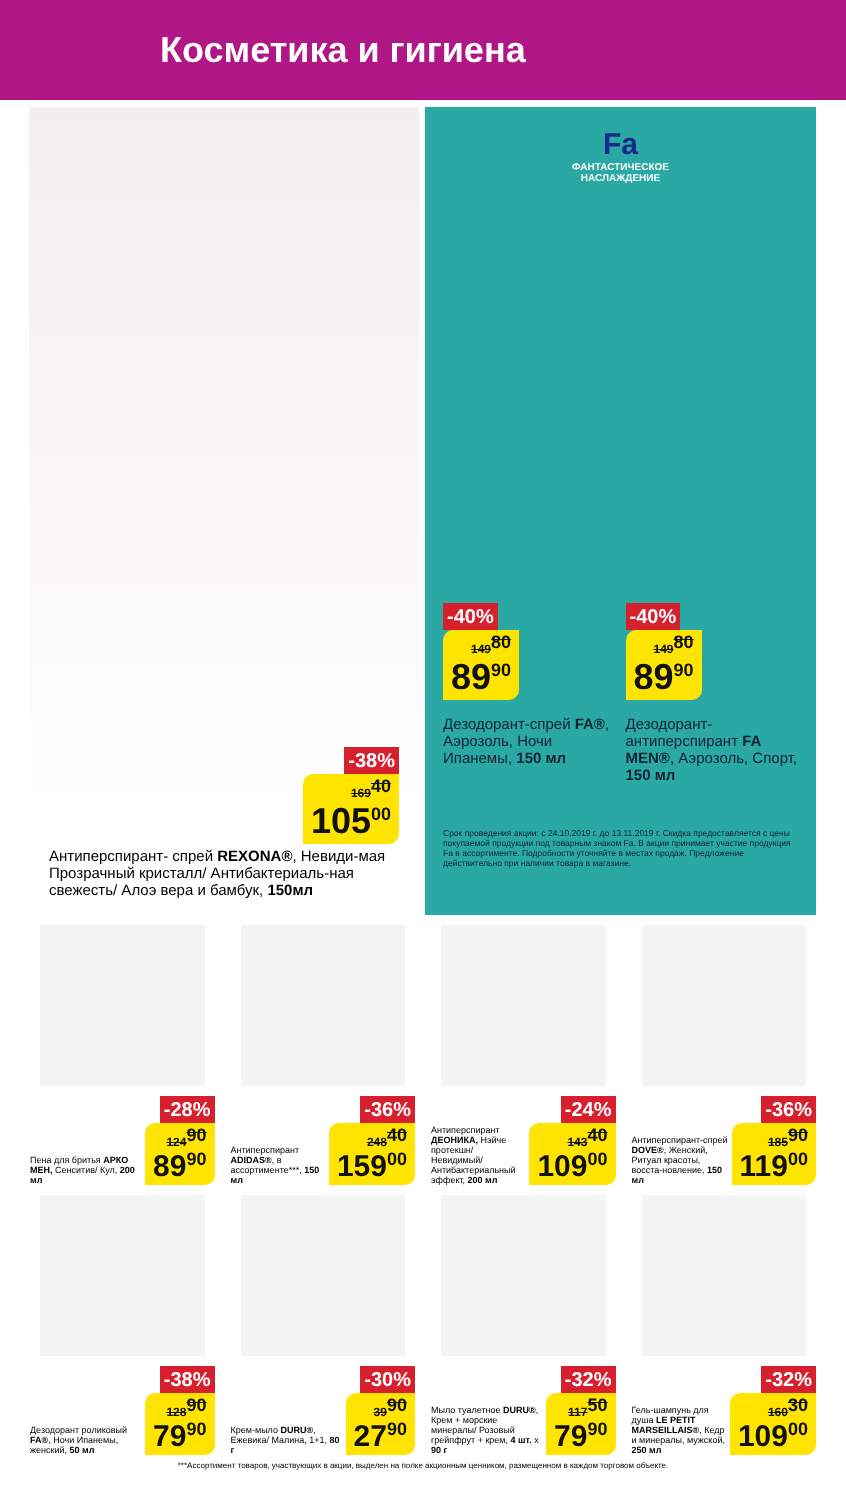Косметика и гигиена
-38%
169<sup>40</sup> 105<sup>00</sup>
Антиперспирант- спрей REXONA®, Невиди-мая Прозрачный кристалл/ Антибактериаль-ная свежесть/ Алоэ вера и бамбук, 150мл
Fa
ФАНТАСТИЧЕСКОЕ
НАСЛАЖДЕНИЕ
-40%
149<sup>80</sup> 89<sup>90</sup>
Дезодорант-спрей FA®, Аэрозоль, Ночи Ипанемы, 150 мл
-40%
149<sup>80</sup> 89<sup>90</sup>
Дезодорант-антиперспирант FA MEN®, Аэрозоль, Спорт, 150 мл
Срок проведения акции: с 24.10.2019 г. до 13.11.2019 г. Скидка предоставляется с цены покупаемой продукции под товарным знаком Fa. В акции принимает участие продукция Fa в ассортименте. Подробности уточняйте в местах продаж. Предложение действительно при наличии товара в магазине.
Пена для бритья АРКО MEH, Сенситив/ Кул, 200 мл
-28%
124<sup>90</sup> 89<sup>90</sup>
Антиперспирант ADIDAS®, в ассортименте***, 150 мл
-36%
248<sup>40</sup> 159<sup>00</sup>
Антиперспирант ДЕОНИКА, Нэйче протекшн/ Невидимый/ Антибактериальный эффект, 200 мл
-24%
143<sup>40</sup> 109<sup>00</sup>
Антиперспирант-спрей DOVE®, Женский, Ритуал красоты, восста-новление, 150 мл
-36%
185<sup>90</sup> 119<sup>00</sup>
Дезодорант роликовый FA®, Ночи Ипанемы, женский, 50 мл
-38%
128<sup>90</sup> 79<sup>90</sup>
Крем-мыло DURU®, Ежевика/ Малина, 1+1, 80 г
-30%
39<sup>90</sup> 27<sup>90</sup>
Мыло туалетное DURU®, Крем + морские минералы/ Розовый грейпфрут + крем, 4 шт. x 90 г
-32%
117<sup>50</sup> 79<sup>90</sup>
Гель-шампунь для душа LE PETIT MARSEILLAIS®, Кедр и минералы, мужской, 250 мл
-32%
160<sup>30</sup> 109<sup>00</sup>
***Ассортимент товаров, участвующих в акции, выделен на полке акционным ценником, размещенном в каждом торговом объекте.